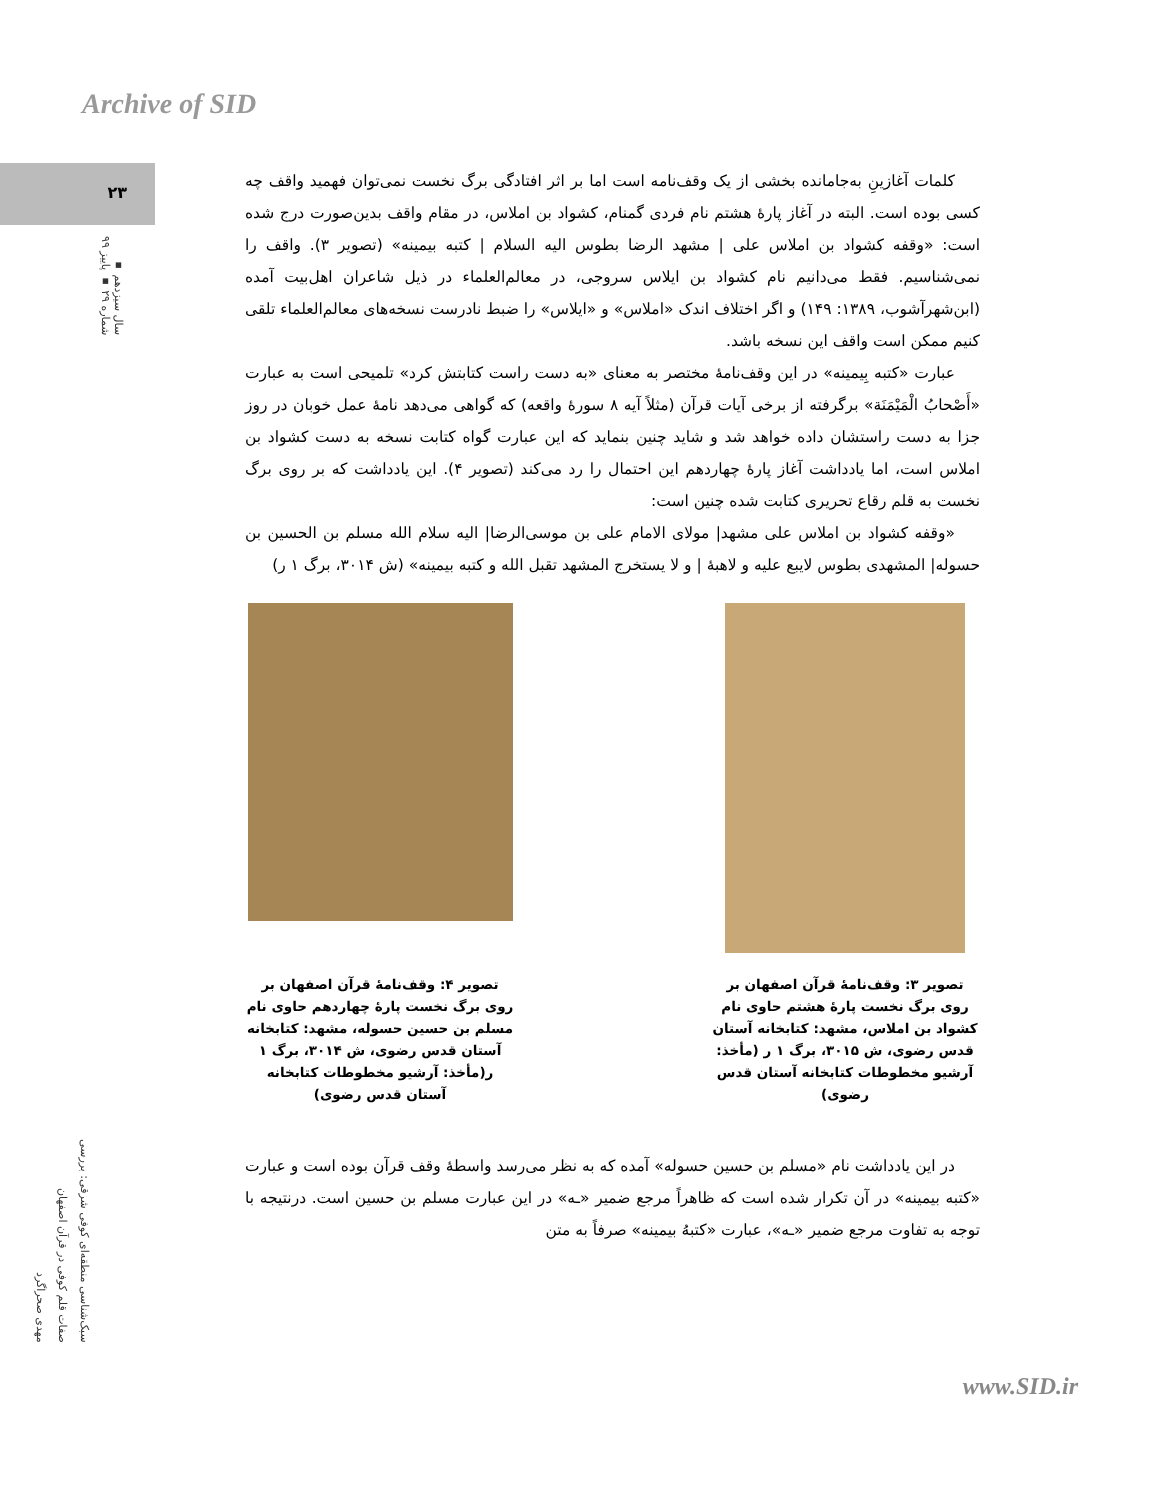Archive of SID
۲۳
سال سیزدهم ▪ شماره ۲۹ ▪ پاییز ۹۹
سبک‌شناسی منطقه‌ای کوفی شرقی: بررسی صفات قلم کوفی در قرآن اصفهان
مهدی صحراگرد
کلمات آغازینِ به‌جامانده بخشی از یک وقف‌نامه است اما بر اثر افتادگی برگ نخست نمی‌توان فهمید واقف چه کسی بوده است. البته در آغاز پارهٔ هشتم نام فردی گمنام، کشواد بن املاس، در مقام واقف بدین‌صورت درج شده است: «وقفه کشواد بن املاس علی | مشهد الرضا بطوس الیه السلام | کتبه بیمینه» (تصویر ۳). واقف را نمی‌شناسیم. فقط می‌دانیم نام کشواد بن ایلاس سروجی، در معالم‌العلماء در ذیل شاعران اهل‌بیت آمده (ابن‌شهرآشوب، ۱۳۸۹: ۱۴۹) و اگر اختلاف اندک «املاس» و «ایلاس» را ضبط نادرست نسخه‌های معالم‌العلماء تلقی کنیم ممکن است واقف این نسخه باشد.
عبارت «کتبه بِیمینه» در این وقف‌نامهٔ مختصر به معنای «به دست راست کتابتش کرد» تلمیحی است به عبارت «أَصْحابُ الْمَیْمَنَة» برگرفته از برخی آیات قرآن (مثلاً آیه ۸ سورهٔ واقعه) که گواهی می‌دهد نامهٔ عمل خوبان در روز جزا به دست راستشان داده خواهد شد و شاید چنین بنماید که این عبارت گواه کتابت نسخه به دست کشواد بن املاس است، اما یادداشت آغاز پارهٔ چهاردهم این احتمال را رد می‌کند (تصویر ۴). این یادداشت که بر روی برگ نخست به قلم رقاع تحریری کتابت شده چنین است:
«وقفه کشواد بن املاس علی مشهد| مولای الامام علی بن موسی‌الرضا| الیه سلام الله مسلم بن الحسین بن حسوله| المشهدی بطوس لایبع علیه و لاهبهٔ | و لا یستخرج المشهد تقبل الله و کتبه بیمینه» (ش ۳۰۱۴، برگ ۱ ر)
تصویر ۳: وقف‌نامهٔ قرآن اصفهان بر روی برگ نخست پارهٔ هشتم حاوی نام کشواد بن املاس، مشهد: کتابخانه آستان قدس رضوی، ش ۳۰۱۵، برگ ۱ ر (مأخذ: آرشیو مخطوطات کتابخانه آستان قدس رضوی)
تصویر ۴: وقف‌نامهٔ قرآن اصفهان بر روی برگ نخست پارهٔ چهاردهم حاوی نام مسلم بن حسین حسوله، مشهد: کتابخانه آستان قدس رضوی، ش ۳۰۱۴، برگ ۱ ر(مأخذ: آرشیو مخطوطات کتابخانه آستان قدس رضوی)
در این یادداشت نام «مسلم بن حسین حسوله» آمده که به نظر می‌رسد واسطهٔ وقف قرآن بوده است و عبارت «کتبه بیمینه» در آن تکرار شده است که ظاهراً مرجع ضمیر «ـه» در این عبارت مسلم بن حسین است. درنتیجه با توجه به تفاوت مرجع ضمیر «ـه»، عبارت «کتبهُ بیمینه» صرفاً به متن
www.SID.ir